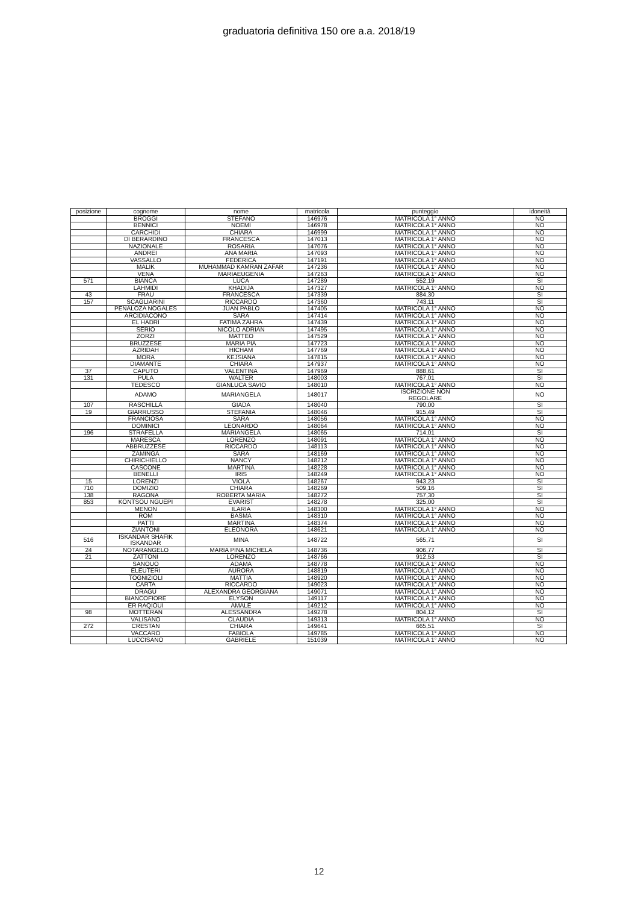graduatoria definitiva 150 ore a.a. 2018/19
| posizione | cognome | nome | matricola | punteggio | idoneità |
| --- | --- | --- | --- | --- | --- |
| | BROGGI | STEFANO | 146976 | MATRICOLA 1° ANNO | NO |
| | BENNICI | NOEMI | 146978 | MATRICOLA 1° ANNO | NO |
| | CARCHIDI | CHIARA | 146999 | MATRICOLA 1° ANNO | NO |
| | DI BERARDINO | FRANCESCA | 147013 | MATRICOLA 1° ANNO | NO |
| | NAZIONALE | ROSARIA | 147076 | MATRICOLA 1° ANNO | NO |
| | ANDREI | ANA MARIA | 147093 | MATRICOLA 1° ANNO | NO |
| | VASSALLO | FEDERICA | 147191 | MATRICOLA 1° ANNO | NO |
| | MALIK | MUHAMMAD KAMRAN ZAFAR | 147236 | MATRICOLA 1° ANNO | NO |
| | VENA | MARIAEUGENIA | 147263 | MATRICOLA 1° ANNO | NO |
| 571 | BIANCA | LUCA | 147289 | 552,19 | SI |
| | LAHMIDI | KHADIJA | 147327 | MATRICOLA 1° ANNO | NO |
| 43 | FRAU | FRANCESCA | 147339 | 884,30 | SI |
| 157 | SCAGLIARINI | RICCARDO | 147360 | 743,11 | SI |
| | PEÑALOZA NOGALES | JUAN PABLO | 147405 | MATRICOLA 1° ANNO | NO |
| | ARCIDIACONO | SARA | 147414 | MATRICOLA 1° ANNO | NO |
| | EL HADRI | FATIMA ZAHRA | 147439 | MATRICOLA 1° ANNO | NO |
| | SERIO | NICOLÒ ADRIAN | 147495 | MATRICOLA 1° ANNO | NO |
| | ZORZI | MATTEO | 147529 | MATRICOLA 1° ANNO | NO |
| | BRUZZESE | MARIA PIA | 147723 | MATRICOLA 1° ANNO | NO |
| | AZRIDAH | HICHAM | 147769 | MATRICOLA 1° ANNO | NO |
| | MORA | KEJSIANA | 147815 | MATRICOLA 1° ANNO | NO |
| | DIAMANTE | CHIARA | 147937 | MATRICOLA 1° ANNO | NO |
| 37 | CAPUTO | VALENTINA | 147969 | 888,61 | SI |
| 131 | PULA | WALTER | 148003 | 767,01 | SI |
| | TEDESCO | GIANLUCA SAVIO | 148010 | MATRICOLA 1° ANNO | NO |
| | ADAMO | MARIANGELA | 148017 | ISCRIZIONE NON REGOLARE | NO |
| 107 | RASCHILLÀ | GIADA | 148040 | 790,00 | SI |
| 19 | GIARRUSSO | STEFANIA | 148046 | 915,49 | SI |
| | FRANCIOSA | SARA | 148056 | MATRICOLA 1° ANNO | NO |
| | DOMINICI | LEONARDO | 148064 | MATRICOLA 1° ANNO | NO |
| 196 | STRAFELLA | MARIANGELA | 148065 | 714,01 | SI |
| | MARESCA | LORENZO | 148091 | MATRICOLA 1° ANNO | NO |
| | ABBRUZZESE | RICCARDO | 148113 | MATRICOLA 1° ANNO | NO |
| | ZAMINGA | SARA | 148169 | MATRICOLA 1° ANNO | NO |
| | CHIRICHIELLO | NANCY | 148212 | MATRICOLA 1° ANNO | NO |
| | CASCONE | MARTINA | 148228 | MATRICOLA 1° ANNO | NO |
| | BENELLI | IRIS | 148249 | MATRICOLA 1° ANNO | NO |
| 15 | LORENZI | VIOLA | 148267 | 943,23 | SI |
| 710 | DOMIZIO | CHIARA | 148269 | 509,16 | SI |
| 138 | RAGONA | ROBERTA MARIA | 148272 | 757,30 | SI |
| 853 | KONTSOU NGUEPI | EVARIST | 148278 | 325,00 | SI |
| | MENON | ILARIA | 148300 | MATRICOLA 1° ANNO | NO |
| | ROM | BASMA | 148310 | MATRICOLA 1° ANNO | NO |
| | PATTI | MARTINA | 148374 | MATRICOLA 1° ANNO | NO |
| | ZIANTONI | ELEONORA | 148621 | MATRICOLA 1° ANNO | NO |
| 516 | ISKANDAR SHAFIK ISKANDAR | MINA | 148722 | 565,71 | SI |
| 24 | NOTARANGELO | MARIA PINA MICHELA | 148736 | 906,77 | SI |
| 21 | ZATTONI | LORENZO | 148766 | 912,53 | SI |
| | SANOUO | ADAMA | 148778 | MATRICOLA 1° ANNO | NO |
| | ELEUTERI | AURORA | 148819 | MATRICOLA 1° ANNO | NO |
| | TOGNIZIOLI | MATTIA | 148920 | MATRICOLA 1° ANNO | NO |
| | CARTA | RICCARDO | 149023 | MATRICOLA 1° ANNO | NO |
| | DRAGU | ALEXANDRA GEORGIANA | 149071 | MATRICOLA 1° ANNO | NO |
| | BIANCOFIORE | ELYSON | 149117 | MATRICOLA 1° ANNO | NO |
| | ER RAQIOUI | AMALE | 149212 | MATRICOLA 1° ANNO | NO |
| 98 | MOTTERAN | ALESSANDRA | 149278 | 804,12 | SI |
| | VALISANO | CLAUDIA | 149313 | MATRICOLA 1° ANNO | NO |
| 272 | CRESTAN | CHIARA | 149641 | 665,51 | SI |
| | VACCARO | FABIOLA | 149785 | MATRICOLA 1° ANNO | NO |
| | LUCCISANO | GABRIELE | 151039 | MATRICOLA 1° ANNO | NO |
12